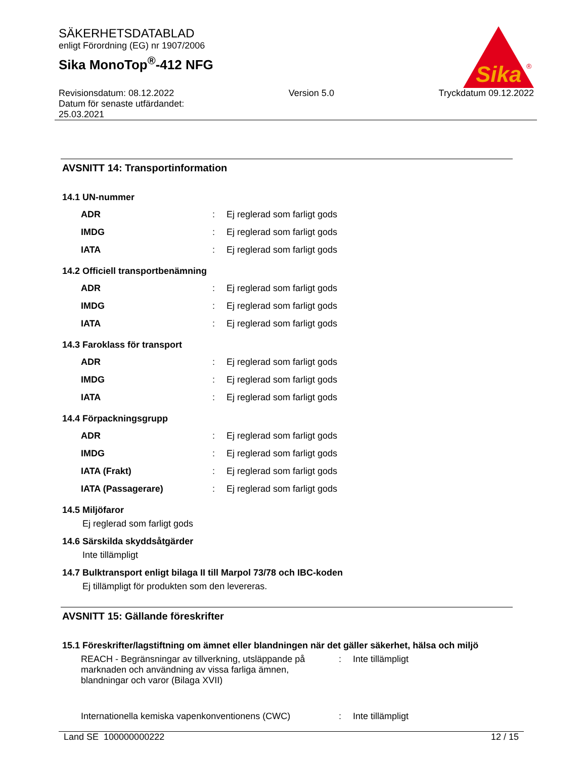SÄKERHETSDATABLAD
enligt Förordning (EG) nr 1907/2006
Sika MonoTop<sup>®</sup>-412 NFG
Sika
®
Revisionsdatum: 08.12.2022
Datum för senaste utfärdandet:
25.03.2021
Version 5.0 Tryckdatum 09.12.2022
AVSNITT 14: Transportinformation
14.1 UN-nummer
| ADR | : | Ej reglerad som farligt gods |
| IMDG | : | Ej reglerad som farligt gods |
| IATA | : | Ej reglerad som farligt gods |
14.2 Officiell transportbenämning
| ADR | : | Ej reglerad som farligt gods |
| IMDG | : | Ej reglerad som farligt gods |
| IATA | : | Ej reglerad som farligt gods |
14.3 Faroklass för transport
| ADR | : | Ej reglerad som farligt gods |
| IMDG | : | Ej reglerad som farligt gods |
| IATA | : | Ej reglerad som farligt gods |
14.4 Förpackningsgrupp
| ADR | : | Ej reglerad som farligt gods |
| IMDG | : | Ej reglerad som farligt gods |
| IATA (Frakt) | : | Ej reglerad som farligt gods |
| IATA (Passagerare) | : | Ej reglerad som farligt gods |
14.5 Miljöfaror
Ej reglerad som farligt gods
14.6 Särskilda skyddsåtgärder
Inte tillämpligt
14.7 Bulktransport enligt bilaga II till Marpol 73/78 och IBC-koden
Ej tillämpligt för produkten som den levereras.
AVSNITT 15: Gällande föreskrifter
15.1 Föreskrifter/lagstiftning om ämnet eller blandningen när det gäller säkerhet, hälsa och miljö
| REACH - Begränsningar av tillverkning, utsläppande på marknaden och användning av vissa farliga ämnen, blandningar och varor (Bilaga XVII) | : | Inte tillämpligt |
| Internationella kemiska vapenkonventionens (CWC) | : | Inte tillämpligt |
Land SE 100000000222 12 / 15